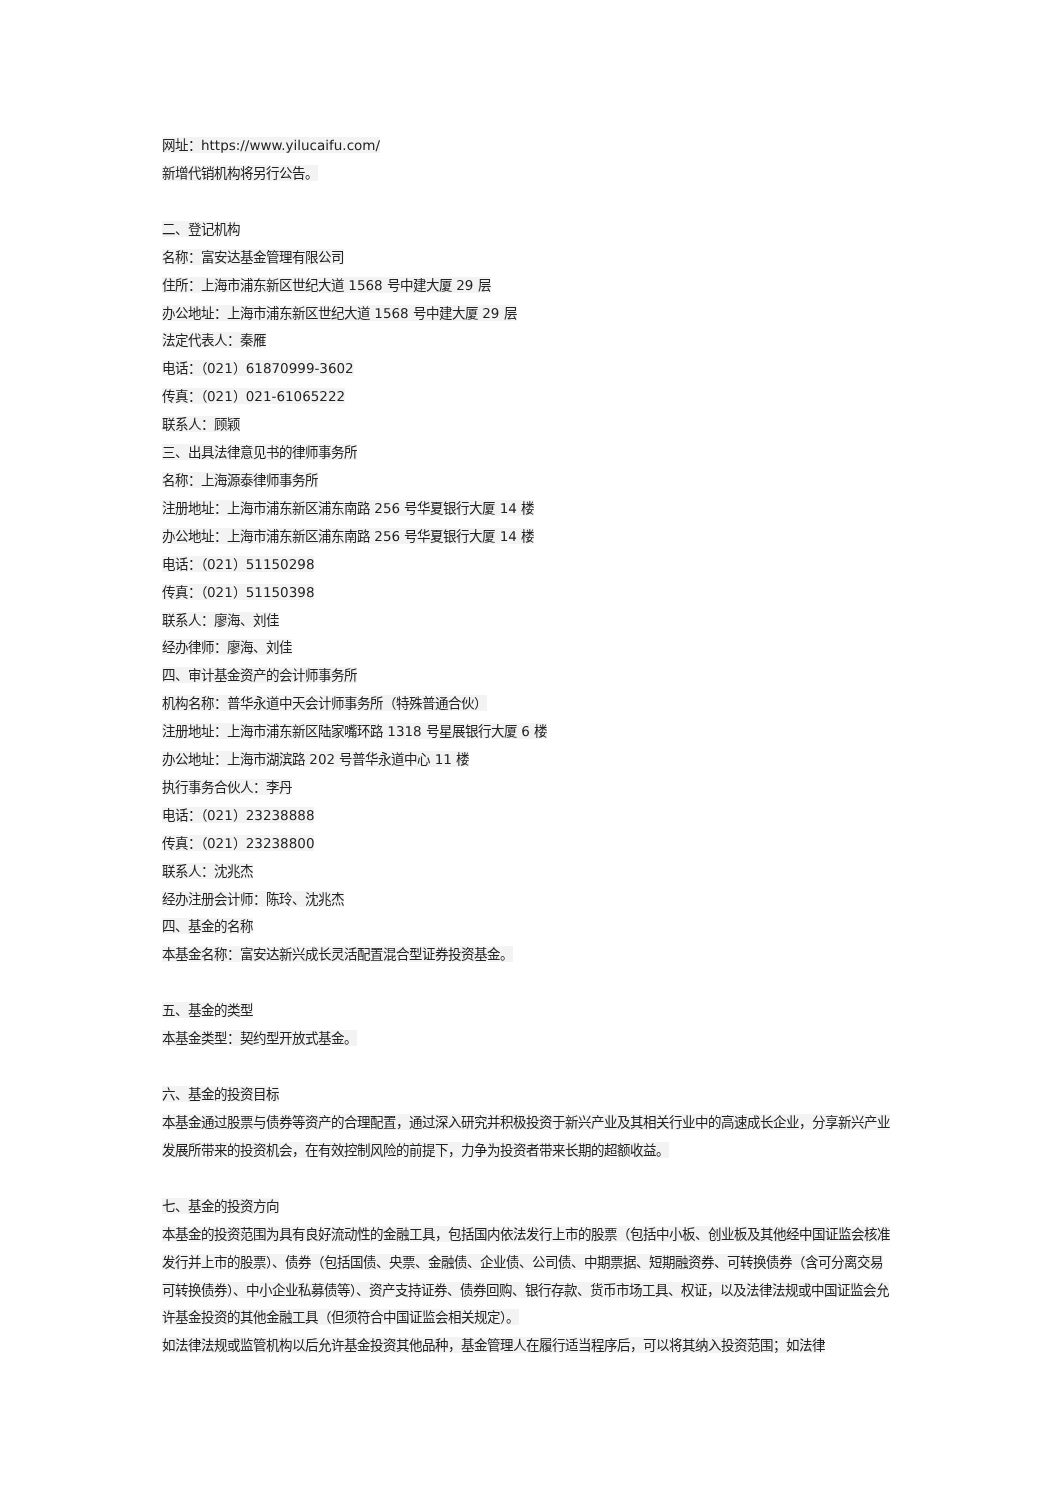网址：https://www.yilucaifu.com/
新增代销机构将另行公告。
二、登记机构
名称：富安达基金管理有限公司
住所：上海市浦东新区世纪大道 1568 号中建大厦 29 层
办公地址：上海市浦东新区世纪大道 1568 号中建大厦 29 层
法定代表人：秦雁
电话：（021）61870999-3602
传真：（021）021-61065222
联系人：顾颖
三、出具法律意见书的律师事务所
名称：上海源泰律师事务所
注册地址：上海市浦东新区浦东南路 256 号华夏银行大厦 14 楼
办公地址：上海市浦东新区浦东南路 256 号华夏银行大厦 14 楼
电话：（021）51150298
传真：（021）51150398
联系人：廖海、刘佳
经办律师：廖海、刘佳
四、审计基金资产的会计师事务所
机构名称：普华永道中天会计师事务所（特殊普通合伙）
注册地址：上海市浦东新区陆家嘴环路 1318 号星展银行大厦 6 楼
办公地址：上海市湖滨路 202 号普华永道中心 11 楼
执行事务合伙人：李丹
电话：（021）23238888
传真：（021）23238800
联系人：沈兆杰
经办注册会计师：陈玲、沈兆杰
四、基金的名称
本基金名称：富安达新兴成长灵活配置混合型证券投资基金。
五、基金的类型
本基金类型：契约型开放式基金。
六、基金的投资目标
本基金通过股票与债券等资产的合理配置，通过深入研究并积极投资于新兴产业及其相关行业中的高速成长企业，分享新兴产业发展所带来的投资机会，在有效控制风险的前提下，力争为投资者带来长期的超额收益。
七、基金的投资方向
本基金的投资范围为具有良好流动性的金融工具，包括国内依法发行上市的股票（包括中小板、创业板及其他经中国证监会核准发行并上市的股票）、债券（包括国债、央票、金融债、企业债、公司债、中期票据、短期融资券、可转换债券（含可分离交易可转换债券）、中小企业私募债等）、资产支持证券、债券回购、银行存款、货币市场工具、权证，以及法律法规或中国证监会允许基金投资的其他金融工具（但须符合中国证监会相关规定）。
如法律法规或监管机构以后允许基金投资其他品种，基金管理人在履行适当程序后，可以将其纳入投资范围；如法律